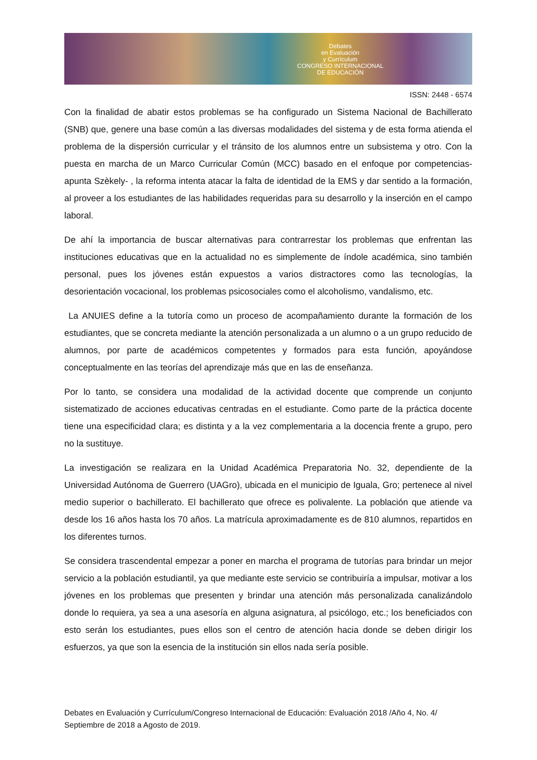Debates
en Evaluación
y Currículum
CONGRESO INTERNACIONAL
DE EDUCACIÓN
ISSN: 2448 - 6574
Con la finalidad de abatir estos problemas se ha configurado un Sistema Nacional de Bachillerato (SNB) que, genere una base común a las diversas modalidades del sistema y de esta forma atienda el problema de la dispersión curricular y el tránsito de los alumnos entre un subsistema y otro. Con la puesta en marcha de un Marco Curricular Común (MCC) basado en el enfoque por competencias- apunta Szèkely- , la reforma intenta atacar la falta de identidad de la EMS y dar sentido a la formación, al proveer a los estudiantes de las habilidades requeridas para su desarrollo y la inserción en el campo laboral.
De ahí la importancia de buscar alternativas para contrarrestar los problemas que enfrentan las instituciones educativas que en la actualidad no es simplemente de índole académica, sino también personal, pues los jóvenes están expuestos a varios distractores como las tecnologías, la desorientación vocacional, los problemas psicosociales como el alcoholismo, vandalismo, etc.
La ANUIES define a la tutoría como un proceso de acompañamiento durante la formación de los estudiantes, que se concreta mediante la atención personalizada a un alumno o a un grupo reducido de alumnos, por parte de académicos competentes y formados para esta función, apoyándose conceptualmente en las teorías del aprendizaje más que en las de enseñanza.
Por lo tanto, se considera una modalidad de la actividad docente que comprende un conjunto sistematizado de acciones educativas centradas en el estudiante. Como parte de la práctica docente tiene una especificidad clara; es distinta y a la vez complementaria a la docencia frente a grupo, pero no la sustituye.
La investigación se realizara en la Unidad Académica Preparatoria No. 32, dependiente de la Universidad Autónoma de Guerrero (UAGro), ubicada en el municipio de Iguala, Gro; pertenece al nivel medio superior o bachillerato. El bachillerato que ofrece es polivalente. La población que atiende va desde los 16 años hasta los 70 años. La matrícula aproximadamente es de 810 alumnos, repartidos en los diferentes turnos.
Se considera trascendental empezar a poner en marcha el programa de tutorías para brindar un mejor servicio a la población estudiantil, ya que mediante este servicio se contribuiría a impulsar, motivar a los jóvenes en los problemas que presenten y brindar una atención más personalizada canalizándolo donde lo requiera, ya sea a una asesoría en alguna asignatura, al psicólogo, etc.; los beneficiados con esto serán los estudiantes, pues ellos son el centro de atención hacia donde se deben dirigir los esfuerzos, ya que son la esencia de la institución sin ellos nada sería posible.
Debates en Evaluación y Currículum/Congreso Internacional de Educación: Evaluación 2018 /Año 4, No. 4/ Septiembre de 2018 a Agosto de 2019.